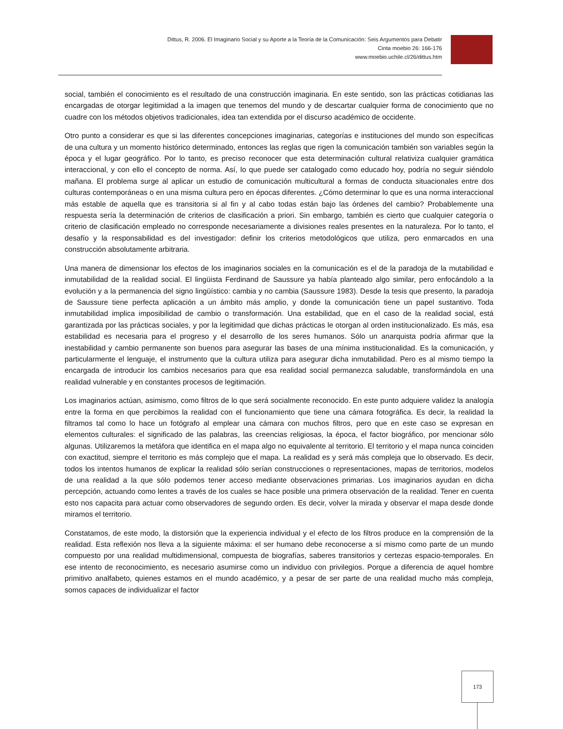Dittus, R. 2006. El Imaginario Social y su Aporte a la Teoría de la Comunicación: Seis Argumentos para Debatir
Cinta moebio 26: 166-176
www.moebio.uchile.cl/26/dittus.htm
social, también el conocimiento es el resultado de una construcción imaginaria. En este sentido, son las prácticas cotidianas las encargadas de otorgar legitimidad a la imagen que tenemos del mundo y de descartar cualquier forma de conocimiento que no cuadre con los métodos objetivos tradicionales, idea tan extendida por el discurso académico de occidente.
Otro punto a considerar es que si las diferentes concepciones imaginarias, categorías e instituciones del mundo son específicas de una cultura y un momento histórico determinado, entonces las reglas que rigen la comunicación también son variables según la época y el lugar geográfico. Por lo tanto, es preciso reconocer que esta determinación cultural relativiza cualquier gramática interaccional, y con ello el concepto de norma. Así, lo que puede ser catalogado como educado hoy, podría no seguir siéndolo mañana. El problema surge al aplicar un estudio de comunicación multicultural a formas de conducta situacionales entre dos culturas contemporáneas o en una misma cultura pero en épocas diferentes. ¿Cómo determinar lo que es una norma interaccional más estable de aquella que es transitoria si al fin y al cabo todas están bajo las órdenes del cambio? Probablemente una respuesta sería la determinación de criterios de clasificación a priori. Sin embargo, también es cierto que cualquier categoría o criterio de clasificación empleado no corresponde necesariamente a divisiones reales presentes en la naturaleza. Por lo tanto, el desafío y la responsabilidad es del investigador: definir los criterios metodológicos que utiliza, pero enmarcados en una construcción absolutamente arbitraria.
Una manera de dimensionar los efectos de los imaginarios sociales en la comunicación es el de la paradoja de la mutabilidad e inmutabilidad de la realidad social. El lingüista Ferdinand de Saussure ya había planteado algo similar, pero enfocándolo a la evolución y a la permanencia del signo lingüístico: cambia y no cambia (Saussure 1983). Desde la tesis que presento, la paradoja de Saussure tiene perfecta aplicación a un ámbito más amplio, y donde la comunicación tiene un papel sustantivo. Toda inmutabilidad implica imposibilidad de cambio o transformación. Una estabilidad, que en el caso de la realidad social, está garantizada por las prácticas sociales, y por la legitimidad que dichas prácticas le otorgan al orden institucionalizado. Es más, esa estabilidad es necesaria para el progreso y el desarrollo de los seres humanos. Sólo un anarquista podría afirmar que la inestabilidad y cambio permanente son buenos para asegurar las bases de una mínima institucionalidad. Es la comunicación, y particularmente el lenguaje, el instrumento que la cultura utiliza para asegurar dicha inmutabilidad. Pero es al mismo tiempo la encargada de introducir los cambios necesarios para que esa realidad social permanezca saludable, transformándola en una realidad vulnerable y en constantes procesos de legitimación.
Los imaginarios actúan, asimismo, como filtros de lo que será socialmente reconocido. En este punto adquiere validez la analogía entre la forma en que percibimos la realidad con el funcionamiento que tiene una cámara fotográfica. Es decir, la realidad la filtramos tal como lo hace un fotógrafo al emplear una cámara con muchos filtros, pero que en este caso se expresan en elementos culturales: el significado de las palabras, las creencias religiosas, la época, el factor biográfico, por mencionar sólo algunas. Utilizaremos la metáfora que identifica en el mapa algo no equivalente al territorio. El territorio y el mapa nunca coinciden con exactitud, siempre el territorio es más complejo que el mapa. La realidad es y será más compleja que lo observado. Es decir, todos los intentos humanos de explicar la realidad sólo serían construcciones o representaciones, mapas de territorios, modelos de una realidad a la que sólo podemos tener acceso mediante observaciones primarias. Los imaginarios ayudan en dicha percepción, actuando como lentes a través de los cuales se hace posible una primera observación de la realidad. Tener en cuenta esto nos capacita para actuar como observadores de segundo orden. Es decir, volver la mirada y observar el mapa desde donde miramos el territorio.
Constatamos, de este modo, la distorsión que la experiencia individual y el efecto de los filtros produce en la comprensión de la realidad. Esta reflexión nos lleva a la siguiente máxima: el ser humano debe reconocerse a sí mismo como parte de un mundo compuesto por una realidad multidimensional, compuesta de biografías, saberes transitorios y certezas espacio-temporales. En ese intento de reconocimiento, es necesario asumirse como un individuo con privilegios. Porque a diferencia de aquel hombre primitivo analfabeto, quienes estamos en el mundo académico, y a pesar de ser parte de una realidad mucho más compleja, somos capaces de individualizar el factor
173